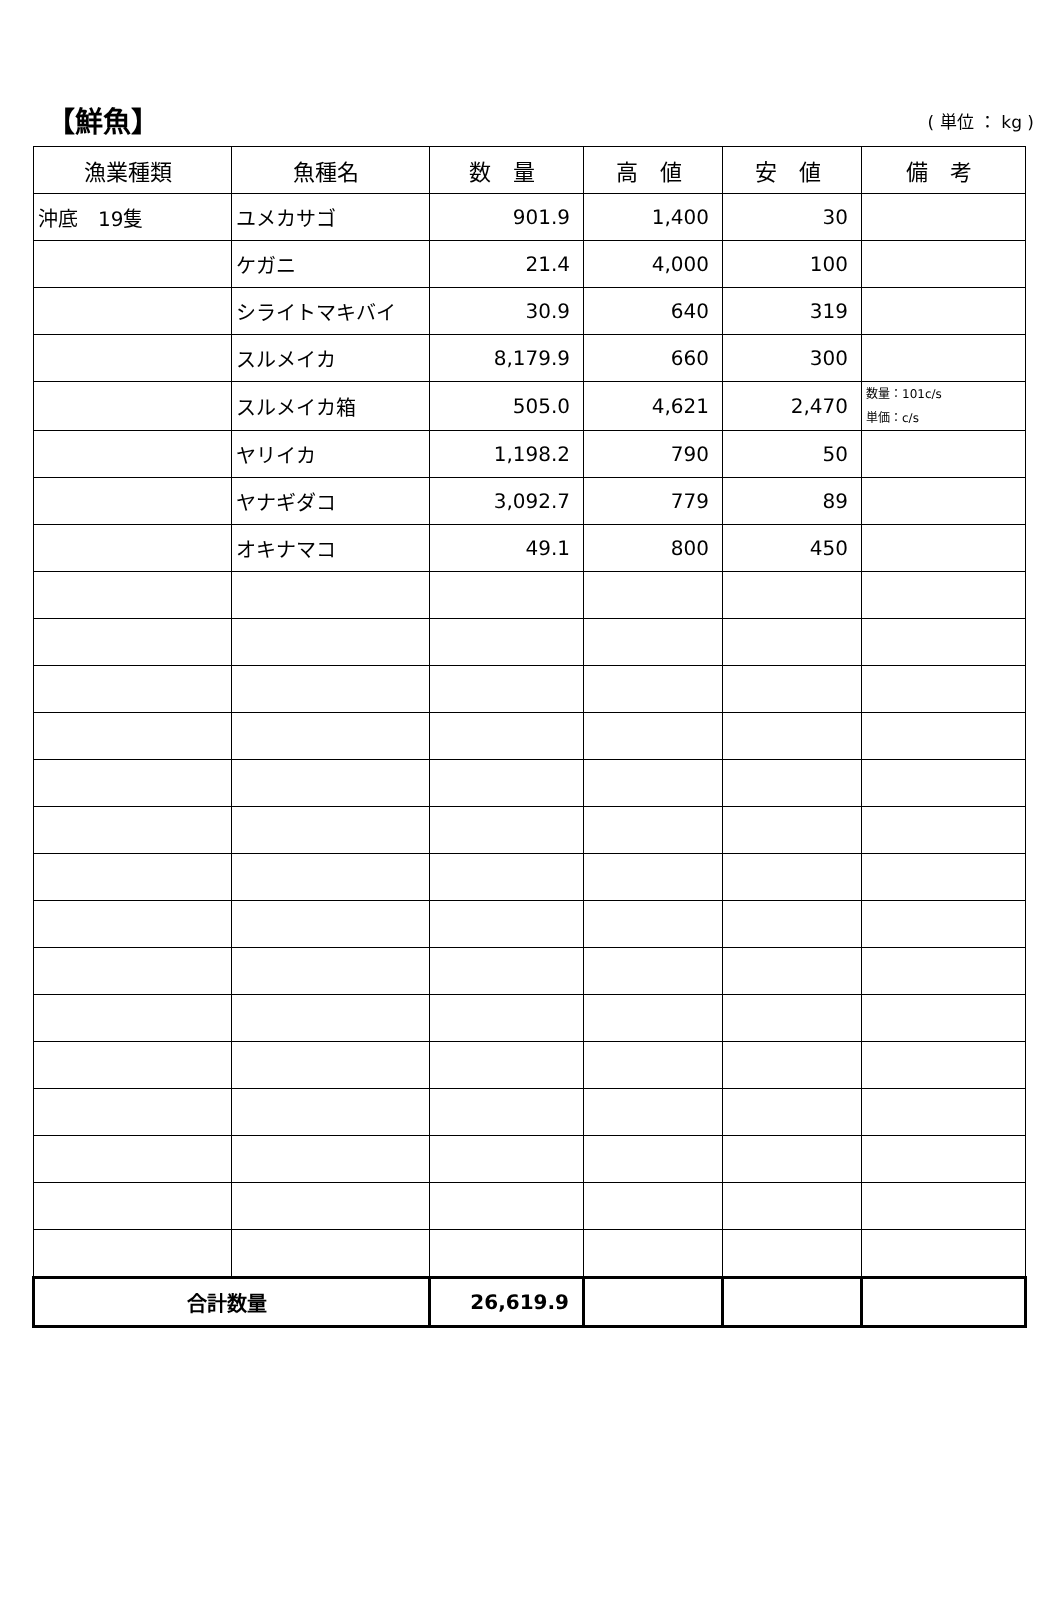【鮮魚】 ( 単位 ： kg )
| 漁業種類 | 魚種名 | 数 量 | 高 値 | 安 値 | 備 考 |
| --- | --- | --- | --- | --- | --- |
| 沖底 19隻 | ユメカサゴ | 901.9 | 1,400 | 30 | |
| | ケガニ | 21.4 | 4,000 | 100 | |
| | シライトマキバイ | 30.9 | 640 | 319 | |
| | スルメイカ | 8,179.9 | 660 | 300 | |
| | スルメイカ箱 | 505.0 | 4,621 | 2,470 | 数量：101c/s 単価：c/s |
| | ヤリイカ | 1,198.2 | 790 | 50 | |
| | ヤナギダコ | 3,092.7 | 779 | 89 | |
| | オキナマコ | 49.1 | 800 | 450 | |
| 合計数量 | | 26,619.9 | | | |